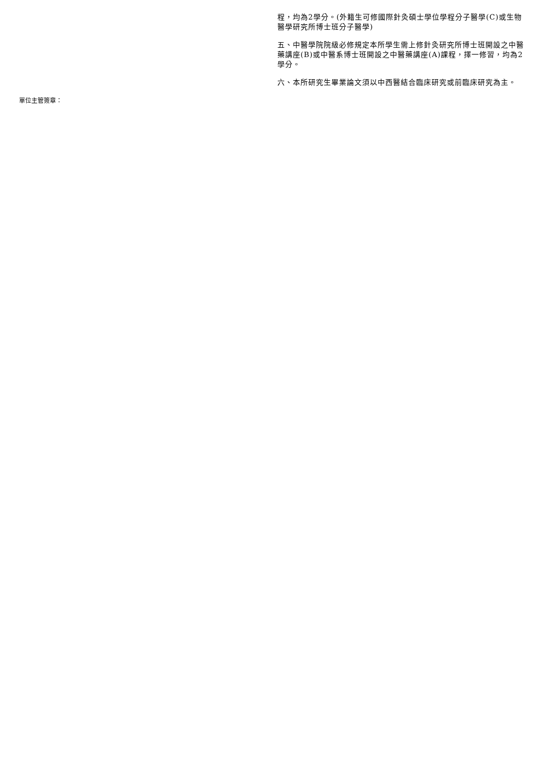程，均為2學分。(外籍生可修國際針灸碩士學位學程分子醫學(C)或生物醫學研究所博士班分子醫學)
五、中醫學院院級必修規定本所學生需上修針灸研究所博士班開設之中醫藥講座(B)或中醫系博士班開設之中醫藥講座(A)課程，擇一修習，均為2學分。
六、本所研究生畢業論文須以中西醫結合臨床研究或前臨床研究為主。
單位主管簽章：